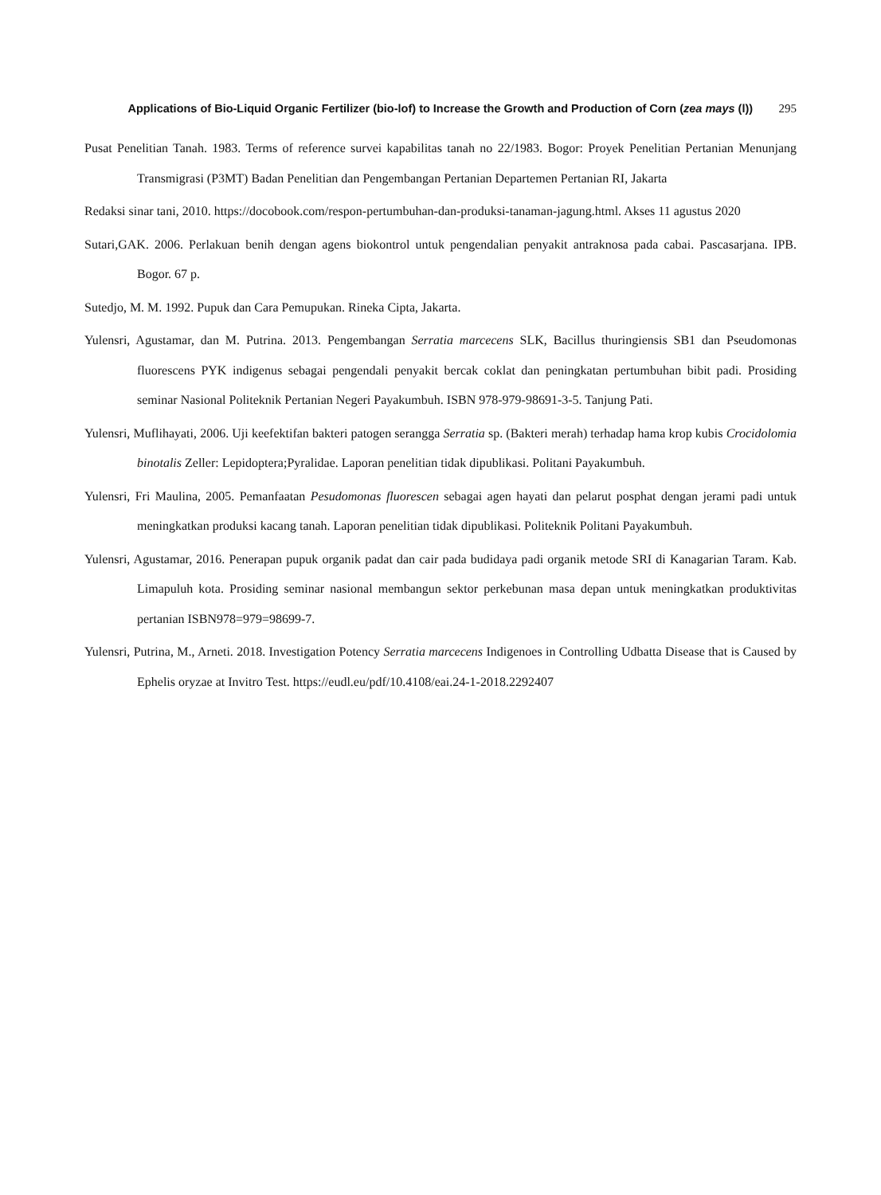Applications of Bio-Liquid Organic Fertilizer (bio-lof) to Increase the Growth and Production of Corn (zea mays (l))
295
Pusat Penelitian Tanah. 1983. Terms of reference survei kapabilitas tanah no 22/1983. Bogor: Proyek Penelitian Pertanian Menunjang Transmigrasi (P3MT) Badan Penelitian dan Pengembangan Pertanian Departemen Pertanian RI, Jakarta
Redaksi sinar tani, 2010. https://docobook.com/respon-pertumbuhan-dan-produksi-tanaman-jagung.html. Akses 11 agustus 2020
Sutari,GAK. 2006. Perlakuan benih dengan agens biokontrol untuk pengendalian penyakit antraknosa pada cabai. Pascasarjana. IPB. Bogor. 67 p.
Sutedjo, M. M. 1992. Pupuk dan Cara Pemupukan. Rineka Cipta, Jakarta.
Yulensri, Agustamar, dan M. Putrina. 2013. Pengembangan Serratia marcecens SLK, Bacillus thuringiensis SB1 dan Pseudomonas fluorescens PYK indigenus sebagai pengendali penyakit bercak coklat dan peningkatan pertumbuhan bibit padi. Prosiding seminar Nasional Politeknik Pertanian Negeri Payakumbuh. ISBN 978-979-98691-3-5. Tanjung Pati.
Yulensri, Muflihayati, 2006. Uji keefektifan bakteri patogen serangga Serratia sp. (Bakteri merah) terhadap hama krop kubis Crocidolomia binotalis Zeller: Lepidoptera;Pyralidae. Laporan penelitian tidak dipublikasi. Politani Payakumbuh.
Yulensri, Fri Maulina, 2005. Pemanfaatan Pesudomonas fluorescen sebagai agen hayati dan pelarut posphat dengan jerami padi untuk meningkatkan produksi kacang tanah. Laporan penelitian tidak dipublikasi. Politeknik Politani Payakumbuh.
Yulensri, Agustamar, 2016. Penerapan pupuk organik padat dan cair pada budidaya padi organik metode SRI di Kanagarian Taram. Kab. Limapuluh kota. Prosiding seminar nasional membangun sektor perkebunan masa depan untuk meningkatkan produktivitas pertanian ISBN978=979=98699-7.
Yulensri, Putrina, M., Arneti. 2018. Investigation Potency Serratia marcecens Indigenoes in Controlling Udbatta Disease that is Caused by Ephelis oryzae at Invitro Test. https://eudl.eu/pdf/10.4108/eai.24-1-2018.2292407